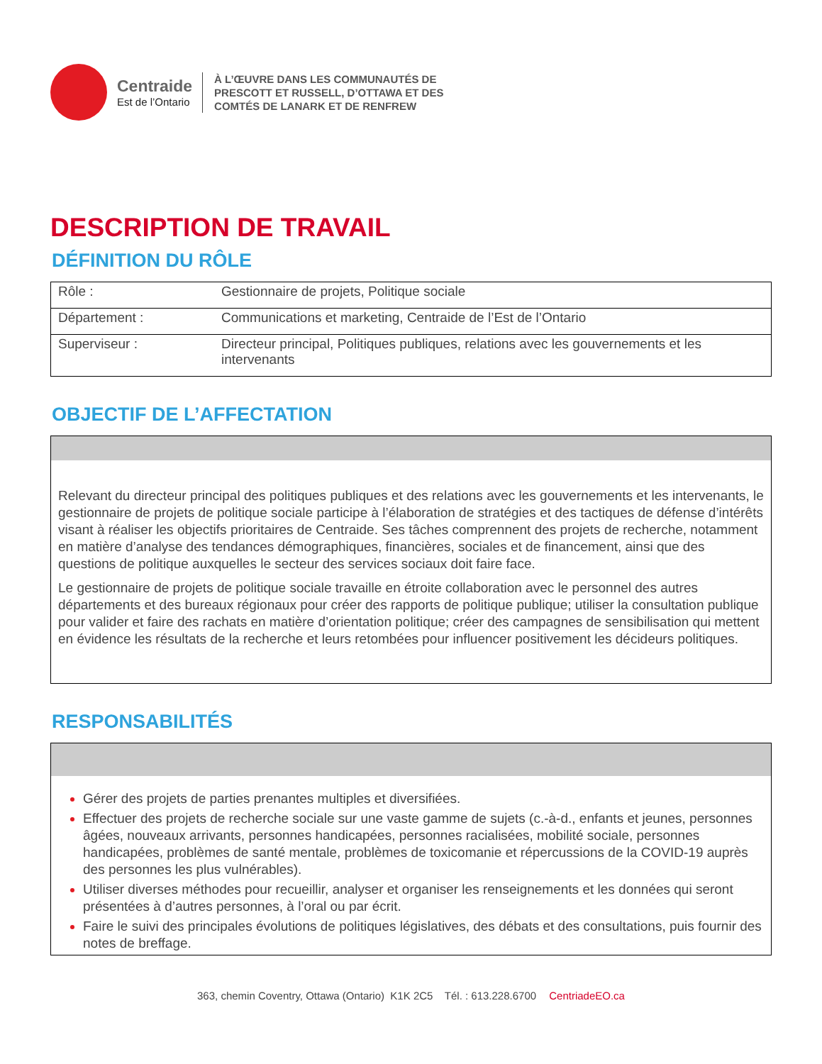Centraide
Est de l’Ontario
À L’ŒUVRE DANS LES COMMUNAUTÉS DE
PRESCOTT ET RUSSELL, D’OTTAWA ET DES
COMTÉS DE LANARK ET DE RENFREW
DESCRIPTION DE TRAVAIL
DÉFINITION DU RÔLE
| Rôle : | Gestionnaire de projets, Politique sociale |
| Département : | Communications et marketing, Centraide de l’Est de l’Ontario |
| Superviseur : | Directeur principal, Politiques publiques, relations avec les gouvernements et les intervenants |
OBJECTIF DE L’AFFECTATION
Relevant du directeur principal des politiques publiques et des relations avec les gouvernements et les intervenants, le gestionnaire de projets de politique sociale participe à l’élaboration de stratégies et des tactiques de défense d’intérêts visant à réaliser les objectifs prioritaires de Centraide. Ses tâches comprennent des projets de recherche, notamment en matière d’analyse des tendances démographiques, financières, sociales et de financement, ainsi que des questions de politique auxquelles le secteur des services sociaux doit faire face.
Le gestionnaire de projets de politique sociale travaille en étroite collaboration avec le personnel des autres départements et des bureaux régionaux pour créer des rapports de politique publique; utiliser la consultation publique pour valider et faire des rachats en matière d’orientation politique; créer des campagnes de sensibilisation qui mettent en évidence les résultats de la recherche et leurs retombées pour influencer positivement les décideurs politiques.
RESPONSABILITÉS
Gérer des projets de parties prenantes multiples et diversifiées.
Effectuer des projets de recherche sociale sur une vaste gamme de sujets (c.-à-d., enfants et jeunes, personnes âgées, nouveaux arrivants, personnes handicapées, personnes racialisées, mobilité sociale, personnes handicapées, problèmes de santé mentale, problèmes de toxicomanie et répercussions de la COVID-19 auprès des personnes les plus vulnérables).
Utiliser diverses méthodes pour recueillir, analyser et organiser les renseignements et les données qui seront présentées à d’autres personnes, à l’oral ou par écrit.
Faire le suivi des principales évolutions de politiques législatives, des débats et des consultations, puis fournir des notes de breffage.
363, chemin Coventry, Ottawa (Ontario) K1K 2C5 Tél. : 613.228.6700 CentriadeEO.ca